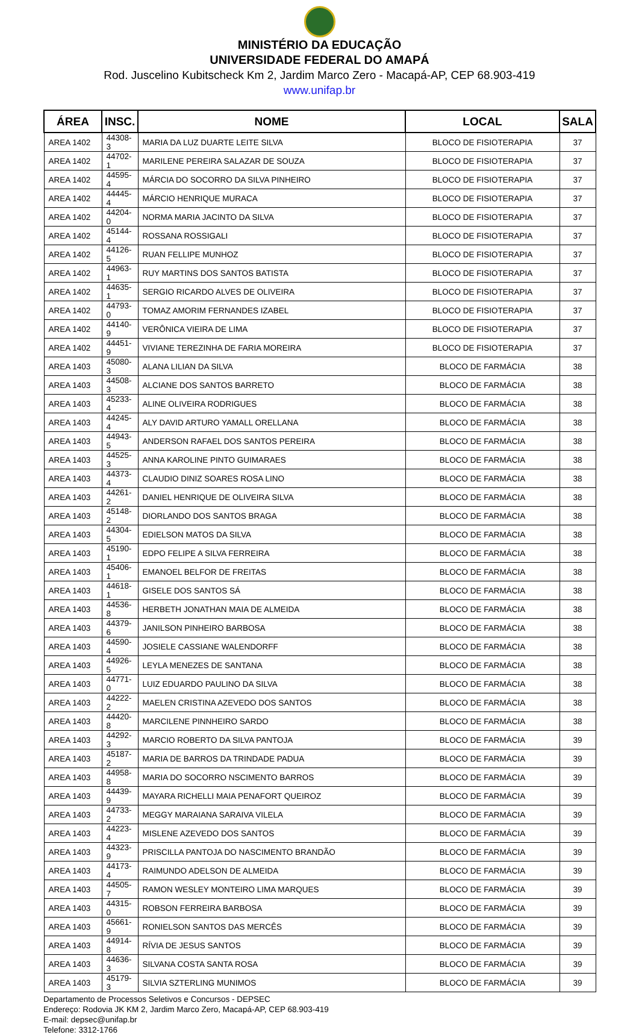MINISTÉRIO DA EDUCAÇÃO
UNIVERSIDADE FEDERAL DO AMAPÁ
Rod. Juscelino Kubitscheck Km 2, Jardim Marco Zero - Macapá-AP, CEP 68.903-419
www.unifap.br
| ÁREA | INSC. | NOME | LOCAL | SALA |
| --- | --- | --- | --- | --- |
| AREA 1402 | 44308-3 | MARIA DA LUZ DUARTE LEITE SILVA | BLOCO DE FISIOTERAPIA | 37 |
| AREA 1402 | 44702-1 | MARILENE PEREIRA SALAZAR DE SOUZA | BLOCO DE FISIOTERAPIA | 37 |
| AREA 1402 | 44595-4 | MÁRCIA DO SOCORRO DA SILVA PINHEIRO | BLOCO DE FISIOTERAPIA | 37 |
| AREA 1402 | 44445-4 | MÁRCIO HENRIQUE MURACA | BLOCO DE FISIOTERAPIA | 37 |
| AREA 1402 | 44204-0 | NORMA MARIA JACINTO DA SILVA | BLOCO DE FISIOTERAPIA | 37 |
| AREA 1402 | 45144-4 | ROSSANA ROSSIGALI | BLOCO DE FISIOTERAPIA | 37 |
| AREA 1402 | 44126-5 | RUAN FELLIPE MUNHOZ | BLOCO DE FISIOTERAPIA | 37 |
| AREA 1402 | 44963-1 | RUY MARTINS DOS SANTOS BATISTA | BLOCO DE FISIOTERAPIA | 37 |
| AREA 1402 | 44635-1 | SERGIO RICARDO ALVES DE OLIVEIRA | BLOCO DE FISIOTERAPIA | 37 |
| AREA 1402 | 44793-0 | TOMAZ AMORIM FERNANDES IZABEL | BLOCO DE FISIOTERAPIA | 37 |
| AREA 1402 | 44140-9 | VERÔNICA VIEIRA DE LIMA | BLOCO DE FISIOTERAPIA | 37 |
| AREA 1402 | 44451-9 | VIVIANE TEREZINHA DE FARIA MOREIRA | BLOCO DE FISIOTERAPIA | 37 |
| AREA 1403 | 45080-3 | ALANA LILIAN DA SILVA | BLOCO DE FARMÁCIA | 38 |
| AREA 1403 | 44508-3 | ALCIANE DOS SANTOS BARRETO | BLOCO DE FARMÁCIA | 38 |
| AREA 1403 | 45233-4 | ALINE OLIVEIRA RODRIGUES | BLOCO DE FARMÁCIA | 38 |
| AREA 1403 | 44245-4 | ALY DAVID ARTURO YAMALL ORELLANA | BLOCO DE FARMÁCIA | 38 |
| AREA 1403 | 44943-5 | ANDERSON RAFAEL DOS SANTOS PEREIRA | BLOCO DE FARMÁCIA | 38 |
| AREA 1403 | 44525-3 | ANNA KAROLINE PINTO GUIMARAES | BLOCO DE FARMÁCIA | 38 |
| AREA 1403 | 44373-4 | CLAUDIO DINIZ SOARES ROSA LINO | BLOCO DE FARMÁCIA | 38 |
| AREA 1403 | 44261-2 | DANIEL HENRIQUE DE OLIVEIRA SILVA | BLOCO DE FARMÁCIA | 38 |
| AREA 1403 | 45148-2 | DIORLANDO DOS SANTOS BRAGA | BLOCO DE FARMÁCIA | 38 |
| AREA 1403 | 44304-5 | EDIELSON MATOS DA SILVA | BLOCO DE FARMÁCIA | 38 |
| AREA 1403 | 45190-1 | EDPO FELIPE A SILVA FERREIRA | BLOCO DE FARMÁCIA | 38 |
| AREA 1403 | 45406-1 | EMANOEL BELFOR DE FREITAS | BLOCO DE FARMÁCIA | 38 |
| AREA 1403 | 44618-1 | GISELE DOS SANTOS SÁ | BLOCO DE FARMÁCIA | 38 |
| AREA 1403 | 44536-8 | HERBETH JONATHAN MAIA DE ALMEIDA | BLOCO DE FARMÁCIA | 38 |
| AREA 1403 | 44379-6 | JANILSON PINHEIRO BARBOSA | BLOCO DE FARMÁCIA | 38 |
| AREA 1403 | 44590-4 | JOSIELE CASSIANE WALENDORFF | BLOCO DE FARMÁCIA | 38 |
| AREA 1403 | 44926-5 | LEYLA MENEZES DE SANTANA | BLOCO DE FARMÁCIA | 38 |
| AREA 1403 | 44771-0 | LUIZ EDUARDO PAULINO DA SILVA | BLOCO DE FARMÁCIA | 38 |
| AREA 1403 | 44222-2 | MAELEN CRISTINA AZEVEDO DOS SANTOS | BLOCO DE FARMÁCIA | 38 |
| AREA 1403 | 44420-8 | MARCILENE PINNHEIRO SARDO | BLOCO DE FARMÁCIA | 38 |
| AREA 1403 | 44292-3 | MARCIO ROBERTO DA SILVA PANTOJA | BLOCO DE FARMÁCIA | 39 |
| AREA 1403 | 45187-2 | MARIA DE BARROS DA TRINDADE PADUA | BLOCO DE FARMÁCIA | 39 |
| AREA 1403 | 44958-8 | MARIA DO SOCORRO NSCIMENTO BARROS | BLOCO DE FARMÁCIA | 39 |
| AREA 1403 | 44439-9 | MAYARA RICHELLI MAIA PENAFORT QUEIROZ | BLOCO DE FARMÁCIA | 39 |
| AREA 1403 | 44733-2 | MEGGY MARAIANA SARAIVA VILELA | BLOCO DE FARMÁCIA | 39 |
| AREA 1403 | 44223-4 | MISLENE AZEVEDO DOS SANTOS | BLOCO DE FARMÁCIA | 39 |
| AREA 1403 | 44323-9 | PRISCILLA PANTOJA DO NASCIMENTO BRANDÃO | BLOCO DE FARMÁCIA | 39 |
| AREA 1403 | 44173-4 | RAIMUNDO ADELSON DE ALMEIDA | BLOCO DE FARMÁCIA | 39 |
| AREA 1403 | 44505-7 | RAMON WESLEY MONTEIRO LIMA MARQUES | BLOCO DE FARMÁCIA | 39 |
| AREA 1403 | 44315-0 | ROBSON FERREIRA BARBOSA | BLOCO DE FARMÁCIA | 39 |
| AREA 1403 | 45661-9 | RONIELSON SANTOS DAS MERCÊS | BLOCO DE FARMÁCIA | 39 |
| AREA 1403 | 44914-8 | RÍVIA DE JESUS SANTOS | BLOCO DE FARMÁCIA | 39 |
| AREA 1403 | 44636-3 | SILVANA COSTA SANTA ROSA | BLOCO DE FARMÁCIA | 39 |
| AREA 1403 | 45179-3 | SILVIA SZTERLING MUNIMOS | BLOCO DE FARMÁCIA | 39 |
Departamento de Processos Seletivos e Concursos - DEPSEC
Endereço: Rodovia JK KM 2, Jardim Marco Zero, Macapá-AP, CEP 68.903-419
E-mail: depsec@unifap.br
Telefone: 3312-1766